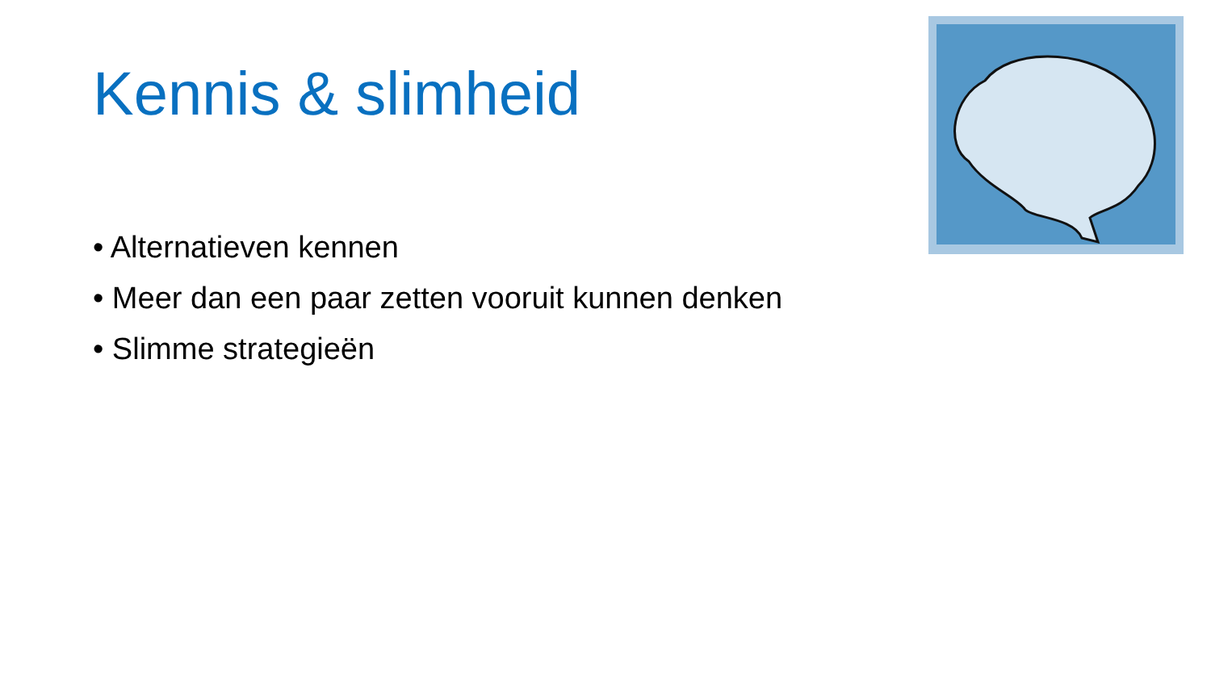Kennis & slimheid
• Alternatieven kennen
• Meer dan een paar zetten vooruit kunnen denken
• Slimme strategieën